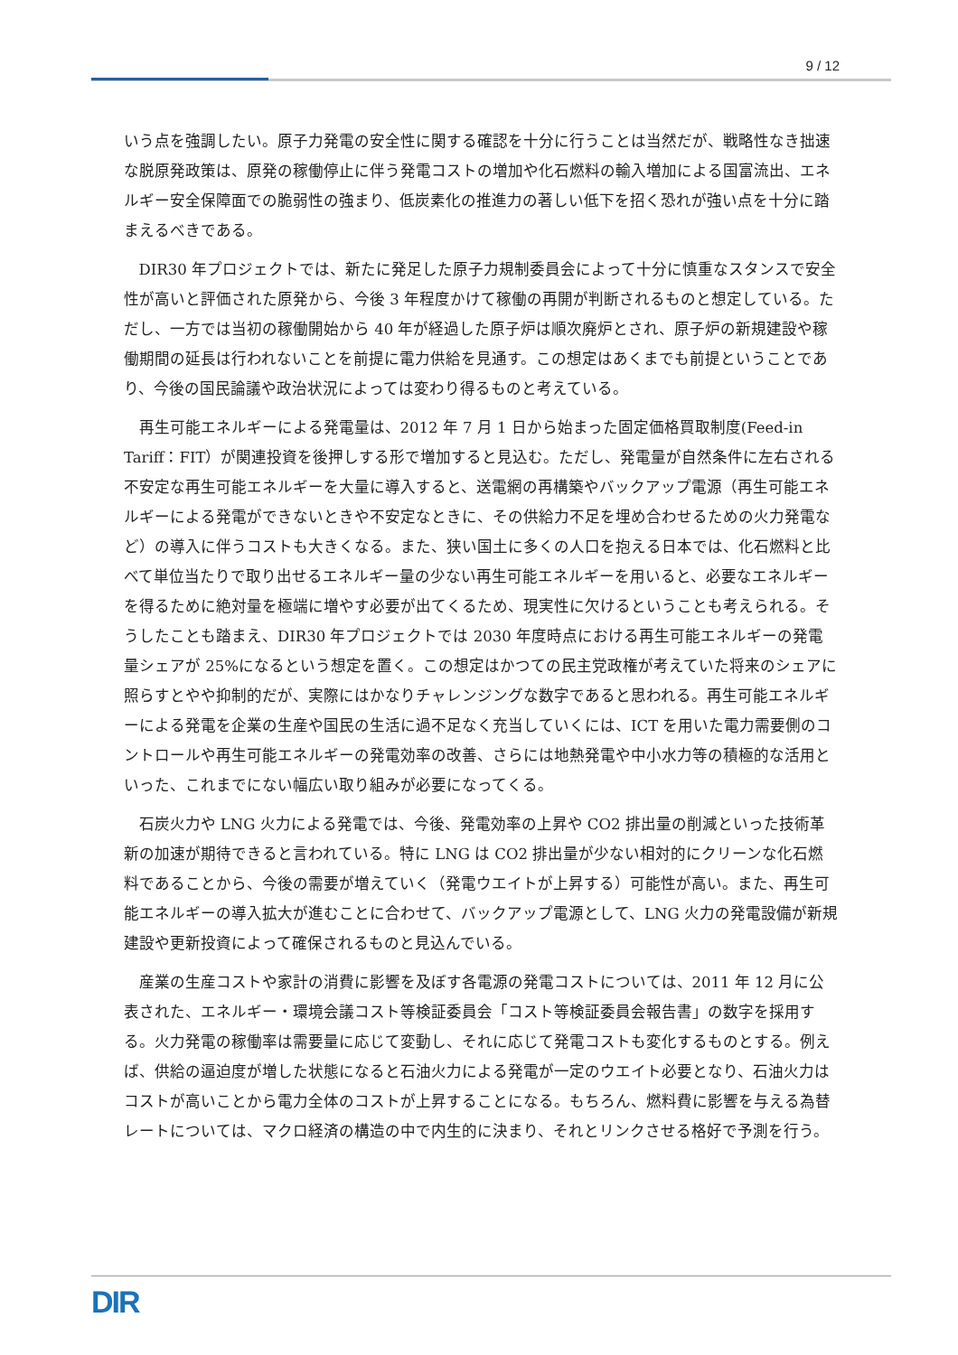9 / 12
いう点を強調したい。原子力発電の安全性に関する確認を十分に行うことは当然だが、戦略性なき拙速な脱原発政策は、原発の稼働停止に伴う発電コストの増加や化石燃料の輸入増加による国富流出、エネルギー安全保障面での脆弱性の強まり、低炭素化の推進力の著しい低下を招く恐れが強い点を十分に踏まえるべきである。
DIR30 年プロジェクトでは、新たに発足した原子力規制委員会によって十分に慎重なスタンスで安全性が高いと評価された原発から、今後 3 年程度かけて稼働の再開が判断されるものと想定している。ただし、一方では当初の稼働開始から 40 年が経過した原子炉は順次廃炉とされ、原子炉の新規建設や稼働期間の延長は行われないことを前提に電力供給を見通す。この想定はあくまでも前提ということであり、今後の国民論議や政治状況によっては変わり得るものと考えている。
再生可能エネルギーによる発電量は、2012 年 7 月 1 日から始まった固定価格買取制度(Feed-in Tariff：FIT）が関連投資を後押しする形で増加すると見込む。ただし、発電量が自然条件に左右される不安定な再生可能エネルギーを大量に導入すると、送電網の再構築やバックアップ電源（再生可能エネルギーによる発電ができないときや不安定なときに、その供給力不足を埋め合わせるための火力発電など）の導入に伴うコストも大きくなる。また、狭い国土に多くの人口を抱える日本では、化石燃料と比べて単位当たりで取り出せるエネルギー量の少ない再生可能エネルギーを用いると、必要なエネルギーを得るために絶対量を極端に増やす必要が出てくるため、現実性に欠けるということも考えられる。そうしたことも踏まえ、DIR30 年プロジェクトでは 2030 年度時点における再生可能エネルギーの発電量シェアが 25%になるという想定を置く。この想定はかつての民主党政権が考えていた将来のシェアに照らすとやや抑制的だが、実際にはかなりチャレンジングな数字であると思われる。再生可能エネルギーによる発電を企業の生産や国民の生活に過不足なく充当していくには、ICT を用いた電力需要側のコントロールや再生可能エネルギーの発電効率の改善、さらには地熱発電や中小水力等の積極的な活用といった、これまでにない幅広い取り組みが必要になってくる。
石炭火力や LNG 火力による発電では、今後、発電効率の上昇や CO2 排出量の削減といった技術革新の加速が期待できると言われている。特に LNG は CO2 排出量が少ない相対的にクリーンな化石燃料であることから、今後の需要が増えていく（発電ウエイトが上昇する）可能性が高い。また、再生可能エネルギーの導入拡大が進むことに合わせて、バックアップ電源として、LNG 火力の発電設備が新規建設や更新投資によって確保されるものと見込んでいる。
産業の生産コストや家計の消費に影響を及ぼす各電源の発電コストについては、2011 年 12 月に公表された、エネルギー・環境会議コスト等検証委員会「コスト等検証委員会報告書」の数字を採用する。火力発電の稼働率は需要量に応じて変動し、それに応じて発電コストも変化するものとする。例えば、供給の逼迫度が増した状態になると石油火力による発電が一定のウエイト必要となり、石油火力はコストが高いことから電力全体のコストが上昇することになる。もちろん、燃料費に影響を与える為替レートについては、マクロ経済の構造の中で内生的に決まり、それとリンクさせる格好で予測を行う。
DIR